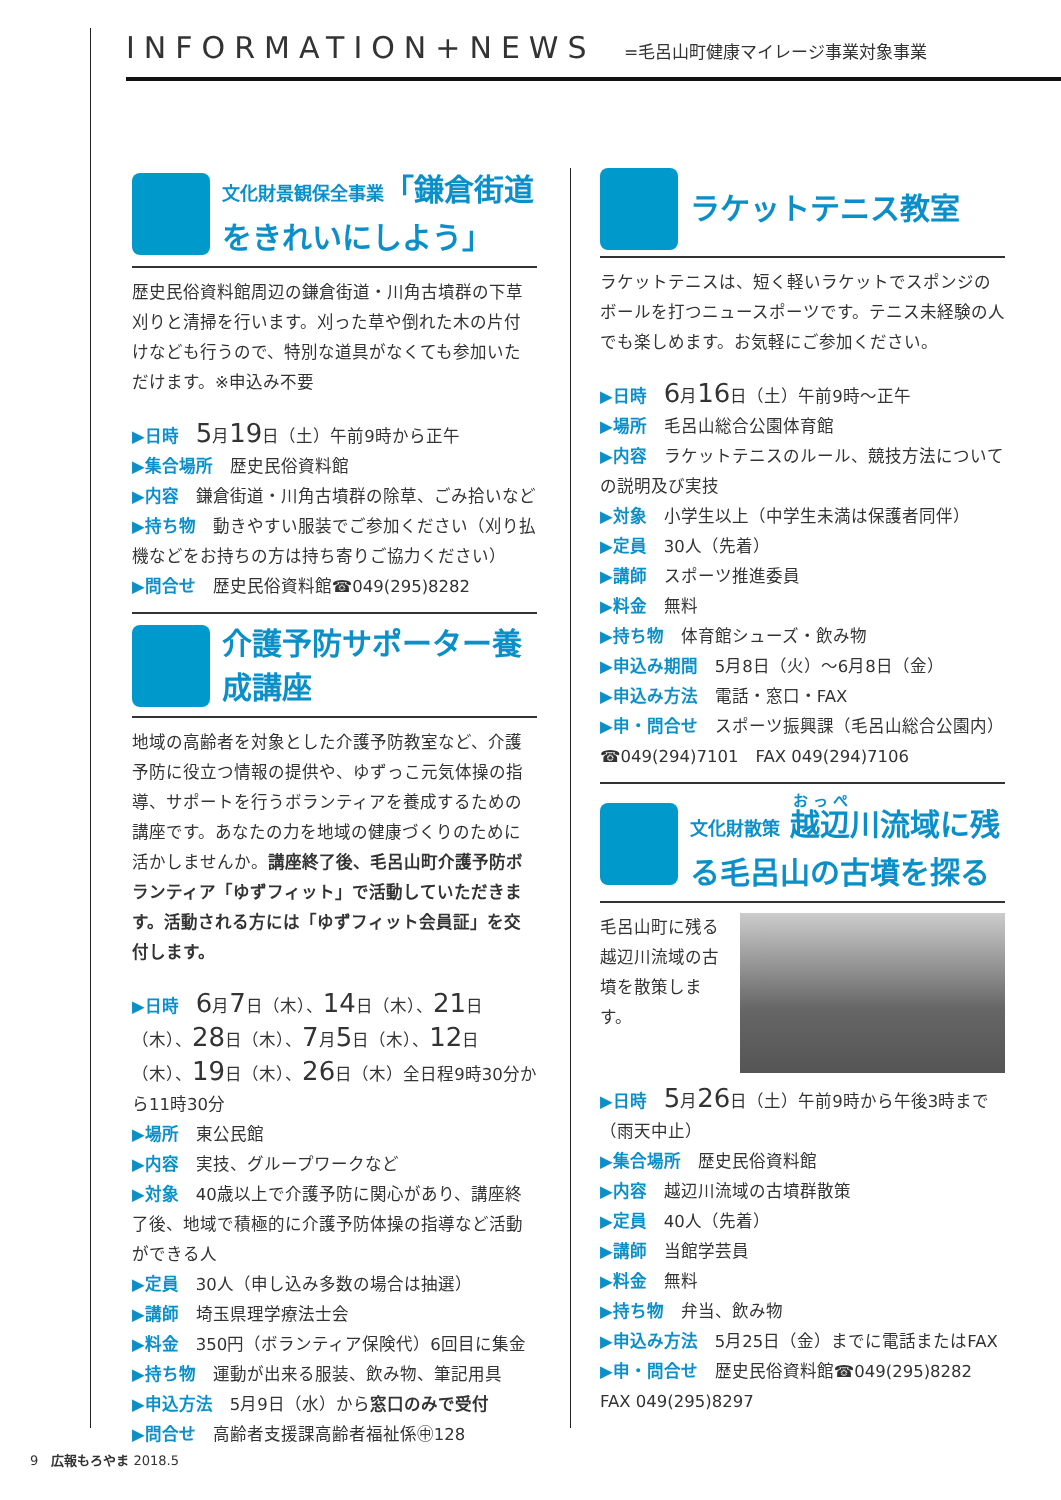INFORMATION+NEWS =毛呂山町健康マイレージ事業対象事業
文化財景観保全事業「鎌倉街道をきれいにしよう」
歴史民俗資料館周辺の鎌倉街道・川角古墳群の下草刈りと清掃を行います。刈った草や倒れた木の片付けなども行うので、特別な道具がなくても参加いただけます。※申込み不要
▶日時　5月19日（土）午前9時から正午
▶集合場所　歴史民俗資料館
▶内容　鎌倉街道・川角古墳群の除草、ごみ拾いなど
▶持ち物　動きやすい服装でご参加ください（刈り払機などをお持ちの方は持ち寄りご協力ください）
▶問合せ　歴史民俗資料館☎049(295)8282
介護予防サポーター養成講座
地域の高齢者を対象とした介護予防教室など、介護予防に役立つ情報の提供や、ゆずっこ元気体操の指導、サポートを行うボランティアを養成するための講座です。あなたの力を地域の健康づくりのために活かしませんか。講座終了後、毛呂山町介護予防ボランティア「ゆずフィット」で活動していただきます。活動される方には「ゆずフィット会員証」を交付します。
▶日時　6月7日（木）、14日（木）、21日（木）、28日（木）、7月5日（木）、12日（木）、19日（木）、26日（木）全日程9時30分から11時30分
▶場所　東公民館
▶内容　実技、グループワークなど
▶対象　40歳以上で介護予防に関心があり、講座終了後、地域で積極的に介護予防体操の指導など活動ができる人
▶定員　30人（申し込み多数の場合は抽選）
▶講師　埼玉県理学療法士会
▶料金　350円（ボランティア保険代）6回目に集金
▶持ち物　運動が出来る服装、飲み物、筆記用具
▶申込方法　5月9日（水）から窓口のみで受付
▶問合せ　高齢者支援課高齢者福祉係㊥128
ラケットテニス教室
ラケットテニスは、短く軽いラケットでスポンジのボールを打つニュースポーツです。テニス未経験の人でも楽しめます。お気軽にご参加ください。
▶日時　6月16日（土）午前9時～正午
▶場所　毛呂山総合公園体育館
▶内容　ラケットテニスのルール、競技方法についての説明及び実技
▶対象　小学生以上（中学生未満は保護者同伴）
▶定員　30人（先着）
▶講師　スポーツ推進委員
▶料金　無料
▶持ち物　体育館シューズ・飲み物
▶申込み期間　5月8日（火）～6月8日（金）
▶申込み方法　電話・窓口・FAX
▶申・問合せ　スポーツ振興課（毛呂山総合公園内）☎049(294)7101　FAX 049(294)7106
文化財散策 越辺川流域に残る毛呂山の古墳を探る
毛呂山町に残る越辺川流域の古墳を散策します。
▶日時　5月26日（土）午前9時から午後3時まで（雨天中止）
▶集合場所　歴史民俗資料館
▶内容　越辺川流域の古墳群散策
▶定員　40人（先着）
▶講師　当館学芸員
▶料金　無料
▶持ち物　弁当、飲み物
▶申込み方法　5月25日（金）までに電話またはFAX
▶申・問合せ　歴史民俗資料館☎049(295)8282　FAX 049(295)8297
9　広報もろやま 2018.5